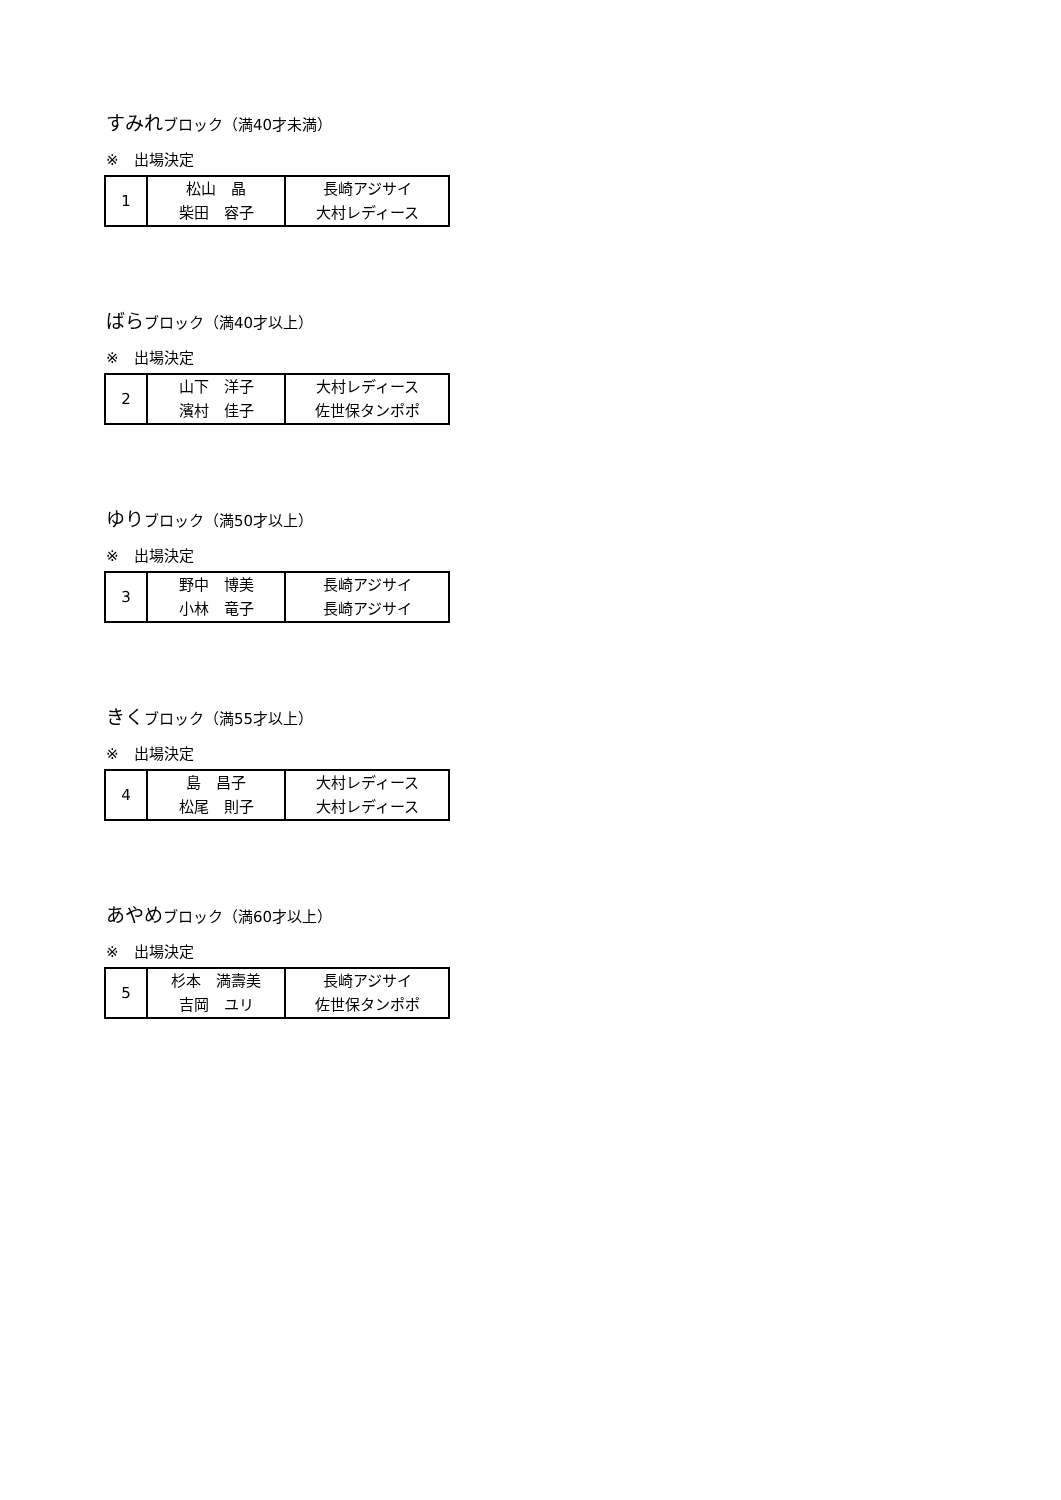すみれブロック（満40才未満）
※　出場決定
| 1 | 松山 晶 柴田 容子 | 長崎アジサイ 大村レディース |
ばらブロック（満40才以上）
※　出場決定
| 2 | 山下 洋子 濱村 佳子 | 大村レディース 佐世保タンポポ |
ゆりブロック（満50才以上）
※　出場決定
| 3 | 野中 博美 小林 竜子 | 長崎アジサイ 長崎アジサイ |
きくブロック（満55才以上）
※　出場決定
| 4 | 島 昌子 松尾 則子 | 大村レディース 大村レディース |
あやめブロック（満60才以上）
※　出場決定
| 5 | 杉本 満壽美 吉岡 ユリ | 長崎アジサイ 佐世保タンポポ |